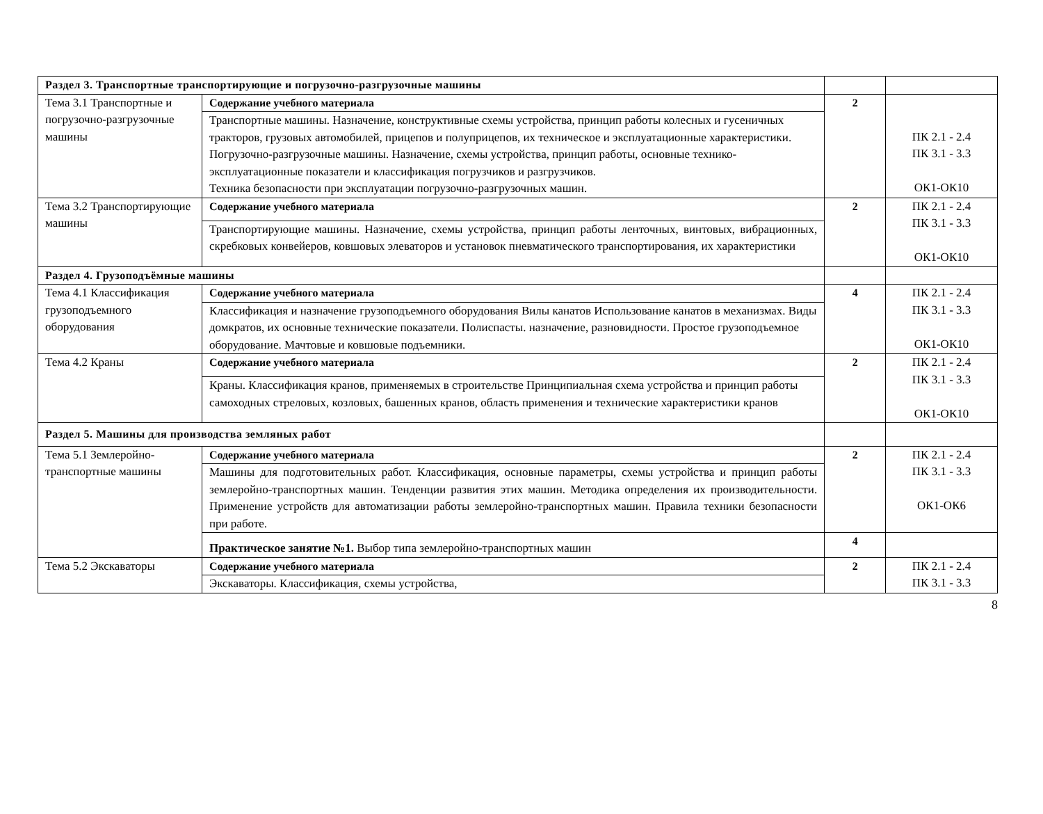| Раздел 3. Транспортные транспортирующие и погрузочно-разгрузочные машины | | | |
| Тема 3.1 Транспортные и погрузочно-разгрузочные машины | Содержание учебного материала | 2 | ПК 2.1 - 2.4 ПК 3.1 - 3.3 ОК1-ОК10 |
| | Транспортные машины. Назначение, конструктивные схемы устройства, принцип работы колесных и гусеничных тракторов, грузовых автомобилей, прицепов и полуприцепов, их техническое и эксплуатационные характеристики. Погрузочно-разгрузочные машины. Назначение, схемы устройства, принцип работы, основные технико-эксплуатационные показатели и классификация погрузчиков и разгрузчиков. Техника безопасности при эксплуатации погрузочно-разгрузочных машин. | | |
| Тема 3.2 Транспортирующие машины | Содержание учебного материала | 2 | ПК 2.1 - 2.4 ПК 3.1 - 3.3 ОК1-ОК10 |
| | Транспортирующие машины. Назначение, схемы устройства, принцип работы ленточных, винтовых, вибрационных, скребковых конвейеров, ковшовых элеваторов и установок пневматического транспортирования, их характеристики | | |
| Раздел 4. Грузоподъёмные машины | | | |
| Тема 4.1 Классификация грузоподъемного оборудования | Содержание учебного материала | 4 | ПК 2.1 - 2.4 ПК 3.1 - 3.3 ОК1-ОК10 |
| | Классификация и назначение грузоподъемного оборудования Вилы канатов Использование канатов в механизмах. Виды домкратов, их основные технические показатели. Полиспасты. назначение, разновидности. Простое грузоподъемное оборудование. Мачтовые и ковшовые подъемники. | | |
| Тема 4.2 Краны | Содержание учебного материала | 2 | ПК 2.1 - 2.4 ПК 3.1 - 3.3 ОК1-ОК10 |
| | Краны. Классификация кранов, применяемых в строительстве Принципиальная схема устройства и принцип работы самоходных стреловых, козловых, башенных кранов, область применения и технические характеристики кранов | | |
| Раздел 5. Машины для производства земляных работ | | | |
| Тема 5.1 Землеройно-транспортные машины | Содержание учебного материала | 2 | ПК 2.1 - 2.4 ПК 3.1 - 3.3 ОК1-ОК6 |
| | Машины для подготовительных работ. Классификация, основные параметры, схемы устройства и принцип работы землеройно-транспортных машин. Тенденции развития этих машин. Методика определения их производительности. Применение устройств для автоматизации работы землеройно-транспортных машин. Правила техники безопасности при работе. | | |
| | Практическое занятие №1. Выбор типа землеройно-транспортных машин | 4 | |
| Тема 5.2 Экскаваторы | Содержание учебного материала | 2 | ПК 2.1 - 2.4 ПК 3.1 - 3.3 |
| | Экскаваторы. Классификация, схемы устройства, | | |
8